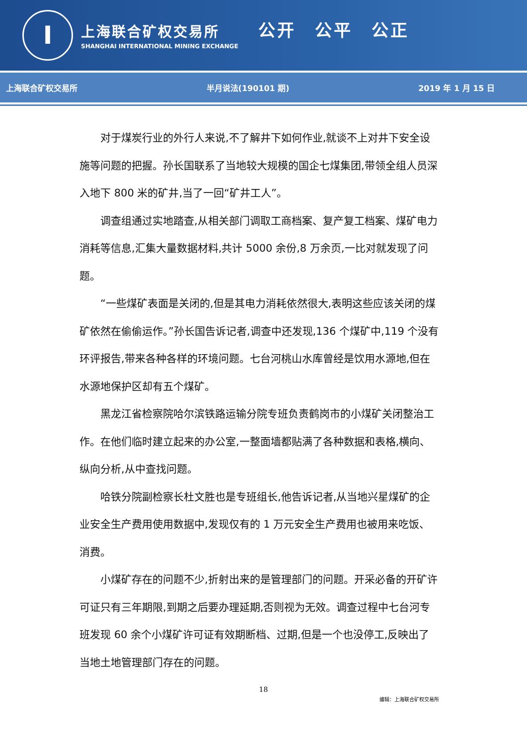I
上海联合矿权交易所
SHANGHAI INTERNATIONAL MINING EXCHANGE
公开　公平　公正
上海联合矿权交易所 半月说法(190101 期) 2019 年 1 月 15 日
对于煤炭行业的外行人来说,不了解井下如何作业,就谈不上对井下安全设施等问题的把握。孙长国联系了当地较大规模的国企七煤集团,带领全组人员深入地下 800 米的矿井,当了一回“矿井工人”。
调查组通过实地踏查,从相关部门调取工商档案、复产复工档案、煤矿电力消耗等信息,汇集大量数据材料,共计 5000 余份,8 万余页,一比对就发现了问题。
“一些煤矿表面是关闭的,但是其电力消耗依然很大,表明这些应该关闭的煤矿依然在偷偷运作。”孙长国告诉记者,调查中还发现,136 个煤矿中,119 个没有环评报告,带来各种各样的环境问题。七台河桃山水库曾经是饮用水源地,但在水源地保护区却有五个煤矿。
黑龙江省检察院哈尔滨铁路运输分院专班负责鹤岗市的小煤矿关闭整治工作。在他们临时建立起来的办公室,一整面墙都贴满了各种数据和表格,横向、纵向分析,从中查找问题。
哈铁分院副检察长杜文胜也是专班组长,他告诉记者,从当地兴星煤矿的企业安全生产费用使用数据中,发现仅有的 1 万元安全生产费用也被用来吃饭、消费。
小煤矿存在的问题不少,折射出来的是管理部门的问题。开采必备的开矿许可证只有三年期限,到期之后要办理延期,否则视为无效。调查过程中七台河专班发现 60 余个小煤矿许可证有效期断档、过期,但是一个也没停工,反映出了当地土地管理部门存在的问题。
18
编辑：上海联合矿权交易所